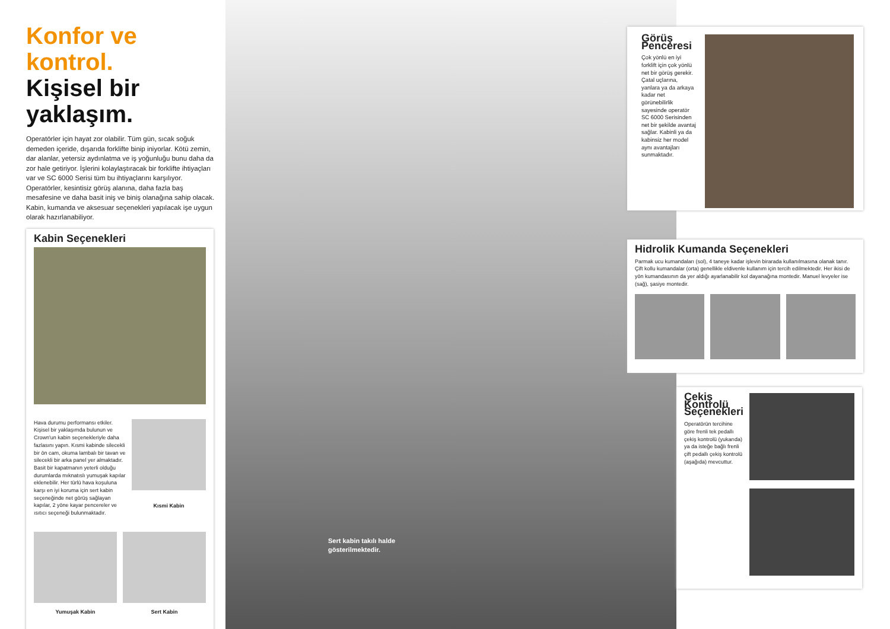Konfor ve kontrol.
Kişisel bir yaklaşım.
Operatörler için hayat zor olabilir. Tüm gün, sıcak soğuk demeden içeride, dışarıda forklifte binip iniyorlar. Kötü zemin, dar alanlar, yetersiz aydınlatma ve iş yoğunluğu bunu daha da zor hale getiriyor. İşlerini kolaylaştıracak bir forklifte ihtiyaçları var ve SC 6000 Serisi tüm bu ihtiyaçlarını karşılıyor. Operatörler, kesintisiz görüş alanına, daha fazla baş mesafesine ve daha basit iniş ve biniş olanağına sahip olacak. Kabin, kumanda ve aksesuar seçenekleri yapılacak işe uygun olarak hazırlanabiliyor.
Kabin Seçenekleri
Hava durumu performansı etkiler. Kişisel bir yaklaşımda bulunun ve Crown'un kabin seçenekleriyle daha fazlasını yapın. Kısmi kabinde silecekli bir ön cam, okuma lambalı bir tavan ve silecekli bir arka panel yer almaktadır. Basit bir kapatmanın yeterli olduğu durumlarda mıknatıslı yumuşak kapılar eklenebilir. Her türlü hava koşuluna karşı en iyi koruma için sert kabin seçeneğinde net görüş sağlayan kapılar, 2 yöne kayar pencereler ve ısıtıcı seçeneği bulunmaktadır.
Kısmi Kabin
Yumuşak Kabin Sert Kabin
Sert kabin takılı halde
gösterilmektedir.
Görüş Penceresi
Çok yönlü en iyi forklift için çok yönlü net bir görüş gerekir. Çatal uçlarına, yanlara ya da arkaya kadar net görünebilirlik sayesinde operatör SC 6000 Serisinden net bir şekilde avantaj sağlar. Kabinli ya da kabinsiz her model aynı avantajları sunmaktadır.
Hidrolik Kumanda Seçenekleri
Parmak ucu kumandaları (sol), 4 taneye kadar işlevin birarada kullanılmasına olanak tanır. Çift kollu kumandalar (orta) genellikle eldivenle kullanım için tercih edilmektedir. Her ikisi de yön kumandasının da yer aldığı ayarlanabilir kol dayanağına montedir. Manuel levyeler ise (sağ), şasiye montedir.
Çekiş Kontrolü Seçenekleri
Operatörün tercihine göre frenli tek pedallı çekiş kontrolü (yukarıda) ya da isteğe bağlı frenli çift pedallı çekiş kontrolü (aşağıda) mevcuttur.